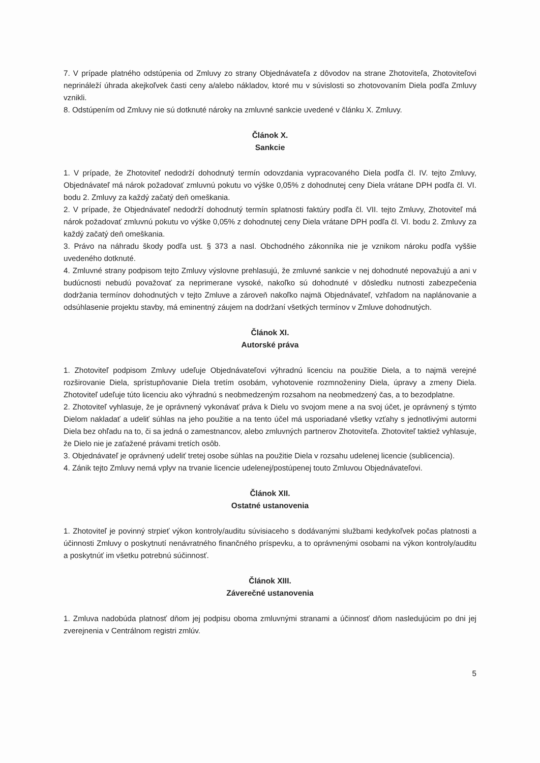7. V prípade platného odstúpenia od Zmluvy zo strany Objednávateľa z dôvodov na strane Zhotoviteľa, Zhotoviteľovi neprináleží úhrada akejkoľvek časti ceny a/alebo nákladov, ktoré mu v súvislosti so zhotovovaním Diela podľa Zmluvy vznikli.
8. Odstúpením od Zmluvy nie sú dotknuté nároky na zmluvné sankcie uvedené v článku X. Zmluvy.
Článok X.
Sankcie
1. V prípade, že Zhotoviteľ nedodrží dohodnutý termín odovzdania vypracovaného Diela podľa čl. IV. tejto Zmluvy, Objednávateľ má nárok požadovať zmluvnú pokutu vo výške 0,05% z dohodnutej ceny Diela vrátane DPH podľa čl. VI. bodu 2. Zmluvy za každý začatý deň omeškania.
2. V prípade, že Objednávateľ nedodrží dohodnutý termín splatnosti faktúry podľa čl. VII. tejto Zmluvy, Zhotoviteľ má nárok požadovať zmluvnú pokutu vo výške 0,05% z dohodnutej ceny Diela vrátane DPH podľa čl. VI. bodu 2. Zmluvy za každý začatý deň omeškania.
3. Právo na náhradu škody podľa ust. § 373 a nasl. Obchodného zákonníka nie je vznikom nároku podľa vyššie uvedeného dotknuté.
4. Zmluvné strany podpisom tejto Zmluvy výslovne prehlasujú, že zmluvné sankcie v nej dohodnuté nepovažujú a ani v budúcnosti nebudú považovať za neprimerane vysoké, nakoľko sú dohodnuté v dôsledku nutnosti zabezpečenia dodržania termínov dohodnutých v tejto Zmluve a zároveň nakoľko najmä Objednávateľ, vzhľadom na naplánovanie a odsúhlasenie projektu stavby, má eminentný záujem na dodržaní všetkých termínov v Zmluve dohodnutých.
Článok XI.
Autorské práva
1. Zhotoviteľ podpisom Zmluvy udeľuje Objednávateľovi výhradnú licenciu na použitie Diela, a to najmä verejné rozširovanie Diela, sprístupňovanie Diela tretím osobám, vyhotovenie rozmnoženiny Diela, úpravy a zmeny Diela. Zhotoviteľ udeľuje túto licenciu ako výhradnú s neobmedzeným rozsahom na neobmedzený čas, a to bezodplatne.
2. Zhotoviteľ vyhlasuje, že je oprávnený vykonávať práva k Dielu vo svojom mene a na svoj účet, je oprávnený s týmto Dielom nakladať a udeliť súhlas na jeho použitie a na tento účel má usporiadané všetky vzťahy s jednotlivými autormi Diela bez ohľadu na to, či sa jedná o zamestnancov, alebo zmluvných partnerov Zhotoviteľa. Zhotoviteľ taktiež vyhlasuje, že Dielo nie je zaťažené právami tretích osôb.
3. Objednávateľ je oprávnený udeliť tretej osobe súhlas na použitie Diela v rozsahu udelenej licencie (sublicencia).
4. Zánik tejto Zmluvy nemá vplyv na trvanie licencie udelenej/postúpenej touto Zmluvou Objednávateľovi.
Článok XII.
Ostatné ustanovenia
1. Zhotoviteľ je povinný strpieť výkon kontroly/auditu súvisiaceho s dodávanými službami kedykoľvek počas platnosti a účinnosti Zmluvy o poskytnutí nenávratného finančného príspevku, a to oprávnenými osobami na výkon kontroly/auditu a poskytnúť im všetku potrebnú súčinnosť.
Článok XIII.
Záverečné ustanovenia
1. Zmluva nadobúda platnosť dňom jej podpisu oboma zmluvnými stranami a účinnosť dňom nasledujúcim po dni jej zverejnenia v Centrálnom registri zmlúv.
5